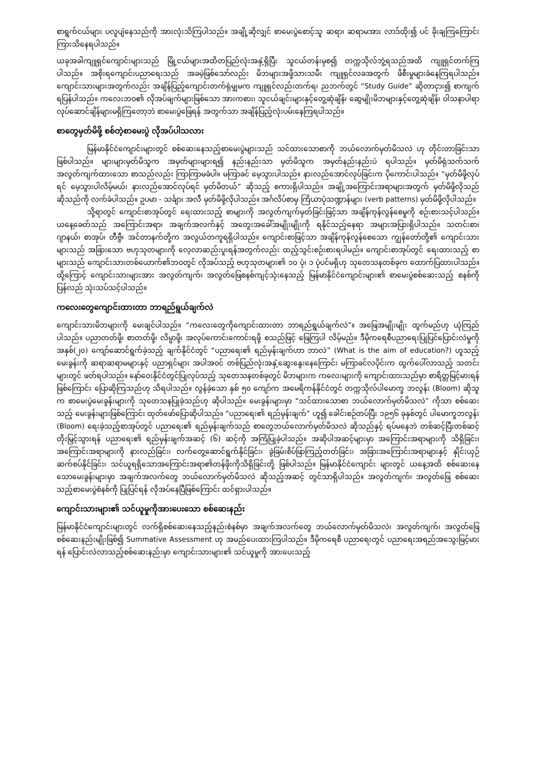စာရွက်ငယ်များ ပလူပျံနေသည်ကို အားလုံးသိကြပါသည်။ အချို့ဆိုလျှင် စာမေးပွဲစောင့်သူ ဆရာ၊ ဆရာမအား လာဒ်ထိုး၍ ပင် ခိုးချကြကြောင်း ကြားသိနေရပါသည်။
ယခုအခါကျူရှင်ကျောင်းများသည် မြို့ငယ်များအထိတပြည်လုံးအနှံ့ရှိပြီး သူငယ်တန်းမှစ၍ တက္ကသိုလ်ဘွဲ့ရသည်အထိ ကျူရှင်တက်ကြပါသည်။ အစိုးရကျောင်းပညာရေးသည် အခမဲ့ဖြစ်သော်လည်း မိဘများအဖို့သားသမီး ကျူရှင်လခအတွက် ဖိစီးမှုများခံနေကြရပါသည်။ ကျောင်းသားများအတွက်လည်း အချိန်ပြည့်ကျောင်းတက်ရုံမျှမက ကျူရှင်လည်းတက်ရ၊ ညဘက်တွင် “Study Guide” ဆိုတာငှား၍ စာကျက်ရပြန်ပါသည်။ ကလေးဘဝ၏ လိုအပ်ချက်များဖြစ်သော အားကစား၊ သူငယ်ချင်းများနှင့်တွေ့ဆုံချိန်၊ ဆွေမျိုးမိဘများနှင့်တွေ့ဆုံချိန်၊ ဝါသနာပါရာလုပ်ဆောင်ချိန်များမရှိကြတော့ဘဲ စာမေးပွဲဖြေရန် အတွက်သာ အချိန်ပြည့်လုံးပမ်းနေကြရပါသည်။
စာတွေမှတ်မိဖို့ စစ်တဲ့စာမေးပွဲ လိုအပ်ပါသလား
မြန်မာနိုင်ငံကျောင်းများတွင် စစ်ဆေးနေသည့်စာမေးပွဲများသည် သင်ထားသောစာကို ဘယ်လောက်မှတ်မိသလဲ ဟု တိုင်းတာခြင်းသာ ဖြစ်ပါသည်။ များများမှတ်မိသူက အမှတ်များများရ၍ နည်းနည်းသာ မှတ်မိသူက အမှတ်နည်းနည်းပဲ ရပါသည်။ မှတ်မိရုံသက်သက် အလွတ်ကျက်ထားသော စာသည်လည်း ကြာကြာမခံပါ။ မကြာခင် မေ့သွားပါသည်။ နားလည်အောင်လုပ်ခြင်းက ပိုကောင်းပါသည်။ “မှတ်မိဖို့လုပ်ရင် မေ့သွားပါလိမ့်မယ်၊ နားလည်အောင်လုပ်ရင် မှတ်မိတယ်” ဆိုသည့် စကားရှိပါသည်။ အချို့အကြောင်းအရာများအတွက် မှတ်မိဖို့လိုသည်ဆိုသည်ကို လက်ခံပါသည်။ ဥပမာ - သင်္ချာ၊ အလီ မှတ်မိဖို့လိုပါသည်။ အင်္ဂလိပ်စာမှ ကြိယာပုံသဏ္ဍာန်များ (verb patterns) မှတ်မိဖို့လိုပါသည်။
သို့ရာတွင် ကျောင်းစာအုပ်တွင် ရေးထားသည့် စာများကို အလွတ်ကျက်မှတ်ခြင်းဖြင့်သာ အချိန်ကုန်လွန်စေမှုကို စဉ်းစားသင့်ပါသည်။ ယနေ့ခေတ်သည် အကြောင်းအရာ၊ အချက်အလက်နှင့် အတွေးအခေါ်အမျိုးမျိုးကို ရနိုင်သည့်နေရာ အများအပြားရှိပါသည်။ သတင်းစာ၊ ဂျာနယ်၊ စာအုပ်၊ တီဗွီ၊ အင်တာနက်တို့က အလွယ်တကူရရှိပါသည်။ ကျောင်းစာဖြင့်သာ အချိန်ကုန်လွန်စေသော ကျွန်တော်တို့၏ ကျောင်းသားများသည် အခြားသော ဗဟုသုတများကို လေ့လာဆည်းပူးရန်အတွက်လည်း ထည့်သွင်းစဉ်းစားရပါမည်။ ကျောင်းစာအုပ်တွင် ရေးထားသည့် စာများသည် ကျောင်းသားတစ်ယောက်၏ဘဝတွင် လိုအပ်သည့် ဗဟုသုတများ၏ ၁၀ ပုံ၊ ၁ ပုံပင်မရှိဟု သုတေသနတစ်ခုက ထောက်ပြထားပါသည်။ ထို့ကြောင့် ကျောင်းသားများအား အလွတ်ကျက်၊ အလွတ်ဖြေစနစ်ကျင့်သုံးနေသည့် မြန်မာနိုင်ငံကျောင်းများ၏ စာမေးပွဲစစ်ဆေးသည့် စနစ်ကို ပြန်လည် သုံးသပ်သင့်ပါသည်။
ကလေးတွေကျောင်းထားတာ ဘာရည်ရွယ်ချက်လဲ
ကျောင်းသားမိဘများကို မေးချင်ပါသည်။ “ကလေးတွေကိုကျောင်းထားတာ ဘာရည်ရွယ်ချက်လဲ”။ အဖြေအမျိုးမျိုး ထွက်မည်ဟု ယုံကြည်ပါသည်။ ပညာတတ်ဖို့၊ စာတတ်ဖို့၊ လိမ္မာဖို့၊ အလုပ်ကောင်းကောင်းရဖို့ စသည်ဖြင့် ဖြေကြပါ လိမ့်မည်။ ဒီမိုကရေစီပညာရေးပြုပြင်ပြောင်းလဲမှုကို အနှစ်(၂၀) ကျော်ဆောင်ရွက်ခဲ့သည့် ချက်နိုင်ငံတွင် “ပညာရေး၏ ရည်မှန်းချက်ဟာ ဘာလဲ” (What is the aim of education?) ဟူသည့် မေးခွန်းကို ဆရာဆရာမများနှင့် ပညာရှင်များ အပါအဝင် တစ်ပြည်လုံးအနှံ့ဆွေးနွေးနေကြောင်း မကြာခင်လပိုင်းက ထွက်ပေါ်လာသည့် သတင်းများတွင် ဖတ်ရပါသည်။ နော်ဝေးနိုင်ငံတွင်ပြုလုပ်သည့် သုတေသနတစ်ခုတွင် မိဘများက ကလေးများကို ကျောင်းထားသည်မှာ စာရိတ္တမြင့်မားရန် ဖြစ်ကြောင်း ပြောဆိုကြသည်ဟု သိရပါသည်။ လွန်ခဲ့သော နှစ် ၅၀ ကျော်က အမေရိကန်နိုင်ငံတွင် တက္ကသိုလ်ပါမောက္ခ ဘလွန်း (Bloom) ဆိုသူက စာမေးပွဲမေးခွန်းများကို သုတေသနပြုခဲ့သည်ဟု ဆိုပါသည်။ မေးခွန်းများမှာ “သင်ထားသောစာ ဘယ်လောက်မှတ်မိသလဲ” ကိုသာ စစ်ဆေးသည့် မေးခွန်းများဖြစ်ကြောင်း ထုတ်ဖော်ပြောဆိုပါသည်။ “ပညာရေး၏ ရည်မှန်းချက်” ဟူ၍ ခေါင်းစဉ်တပ်ပြီး ၁၉၅၆ ခုနှစ်တွင် ပါမောက္ခဘလွန်း (Bloom) ရေးခဲ့သည့်စာအုပ်တွင် ပညာရေး၏ ရည်မှန်းချက်သည် စာတွေဘယ်လောက်မှတ်မိသလဲ ဆိုသည်နှင့် ရပ်မနေဘဲ တစ်ဆင့်ပြီးတစ်ဆင့်တိုးမြှင့်သွားရန် ပညာရေး၏ ရည်မှန်းချက်အဆင့် (၆) ဆင့်ကို အကြံပြုခဲ့ပါသည်။ အဆိုပါအဆင့်များမှာ အကြောင်းအရာများကို သိရှိခြင်း၊ အကြောင်းအရာများကို နားလည်ခြင်း၊ လက်တွေ့ဆောင်ရွက်နိုင်ခြင်း၊ ခွဲခြမ်းစိပ်ဖြာကြည့်တတ်ခြင်း၊ အခြားအကြောင်းအရာများနှင့် နှိုင်းယှဉ်ဆက်စပ်နိုင်ခြင်း၊ သင်ယူရရှိသောအကြောင်းအရာ၏တန်ဖိုးကိုသိရှိခြင်းတို့ ဖြစ်ပါသည်။ မြန်မာနိုင်ငံကျောင်း များတွင် ယနေ့အထိ စစ်ဆေးနေသောမေးခွန်းများမှာ အချက်အလက်တွေ ဘယ်လောက်မှတ်မိသလဲ ဆိုသည့်အဆင့် တွင်သာရှိပါသည်။ အလွတ်ကျက်၊ အလွတ်ဖြေ စစ်ဆေးသည့်စာမေးပွဲစံနစ်ကို ပြုပြင်ရန် လိုအပ်နေပြီဖြစ်ကြောင်း ထင်ရှားပါသည်။
ကျောင်းသားများ၏ သင်ယူမှုကိုအားပေးသော စစ်ဆေးနည်း
မြန်မာနိုင်ငံကျောင်းများတွင် လက်ရှိစစ်ဆေးနေသည့်နည်းစံနစ်မှာ အချက်အလက်တွေ ဘယ်လောက်မှတ်မိသလဲ၊ အလွတ်ကျက်၊ အလွတ်ဖြေ စစ်ဆေးနည်းမျိုးဖြစ်၍ Summative Assessment ဟု အမည်ပေးထားကြပါသည်။ ဒီမိုကရေစီ ပညာရေးတွင် ပညာရေးအရည်အသွေးမြင့်မားရန် ပြောင်းလဲလာသည့်စစ်ဆေးနည်းမှာ ကျောင်းသားများ၏ သင်ယူမှုကို အားပေးသည့်